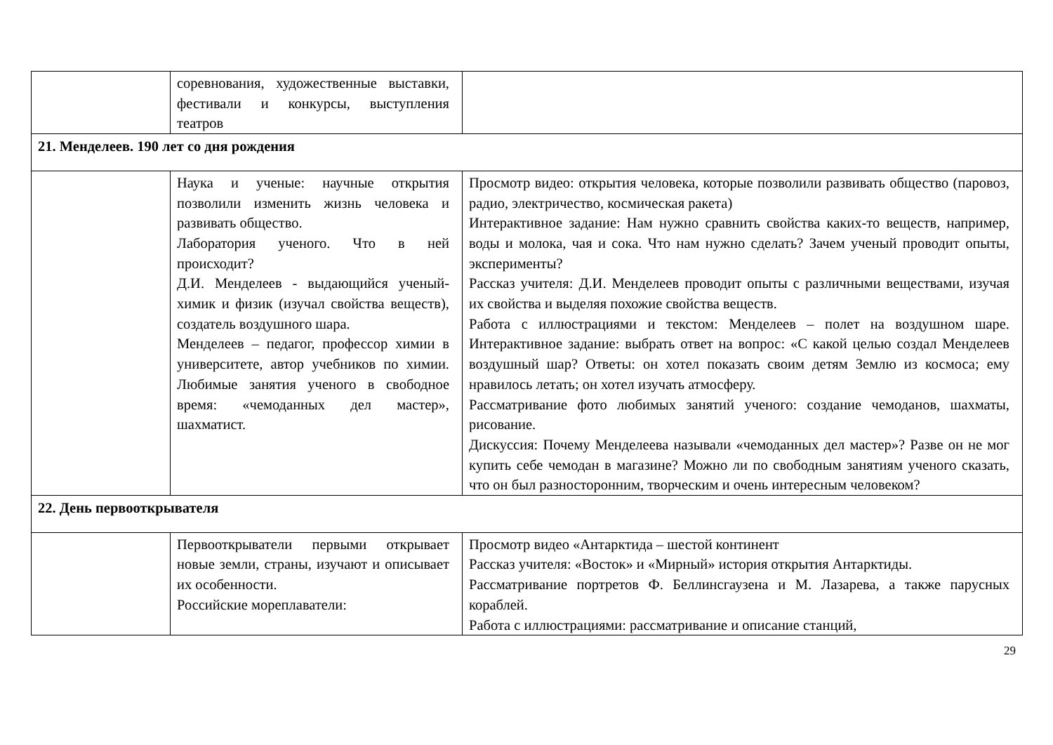| | соревнования, художественные выставки, фестивали и конкурсы, выступления театров | |
| 21. Менделеев. 190 лет со дня рождения | | |
| | Наука и ученые: научные открытия позволили изменить жизнь человека и развивать общество. Лаборатория ученого. Что в ней происходит? Д.И. Менделеев - выдающийся ученый-химик и физик (изучал свойства веществ), создатель воздушного шара. Менделеев – педагог, профессор химии в университете, автор учебников по химии. Любимые занятия ученого в свободное время: «чемоданных дел мастер», шахматист. | Просмотр видео: открытия человека, которые позволили развивать общество (паровоз, радио, электричество, космическая ракета) Интерактивное задание: Нам нужно сравнить свойства каких-то веществ, например, воды и молока, чая и сока. Что нам нужно сделать? Зачем ученый проводит опыты, эксперименты? Рассказ учителя: Д.И. Менделеев проводит опыты с различными веществами, изучая их свойства и выделяя похожие свойства веществ. Работа с иллюстрациями и текстом: Менделеев – полет на воздушном шаре. Интерактивное задание: выбрать ответ на вопрос: «С какой целью создал Менделеев воздушный шар? Ответы: он хотел показать своим детям Землю из космоса; ему нравилось летать; он хотел изучать атмосферу. Рассматривание фото любимых занятий ученого: создание чемоданов, шахматы, рисование. Дискуссия: Почему Менделеева называли «чемоданных дел мастер»? Разве он не мог купить себе чемодан в магазине? Можно ли по свободным занятиям ученого сказать, что он был разносторонним, творческим и очень интересным человеком? |
| 22. День первооткрывателя | | |
| | Первооткрыватели первыми открывает новые земли, страны, изучают и описывает их особенности. Российские мореплаватели: | Просмотр видео «Антарктида – шестой континент Рассказ учителя: «Восток» и «Мирный» история открытия Антарктиды. Рассматривание портретов Ф. Беллинсгаузена и М. Лазарева, а также парусных кораблей. Работа с иллюстрациями: рассматривание и описание станций, |
29